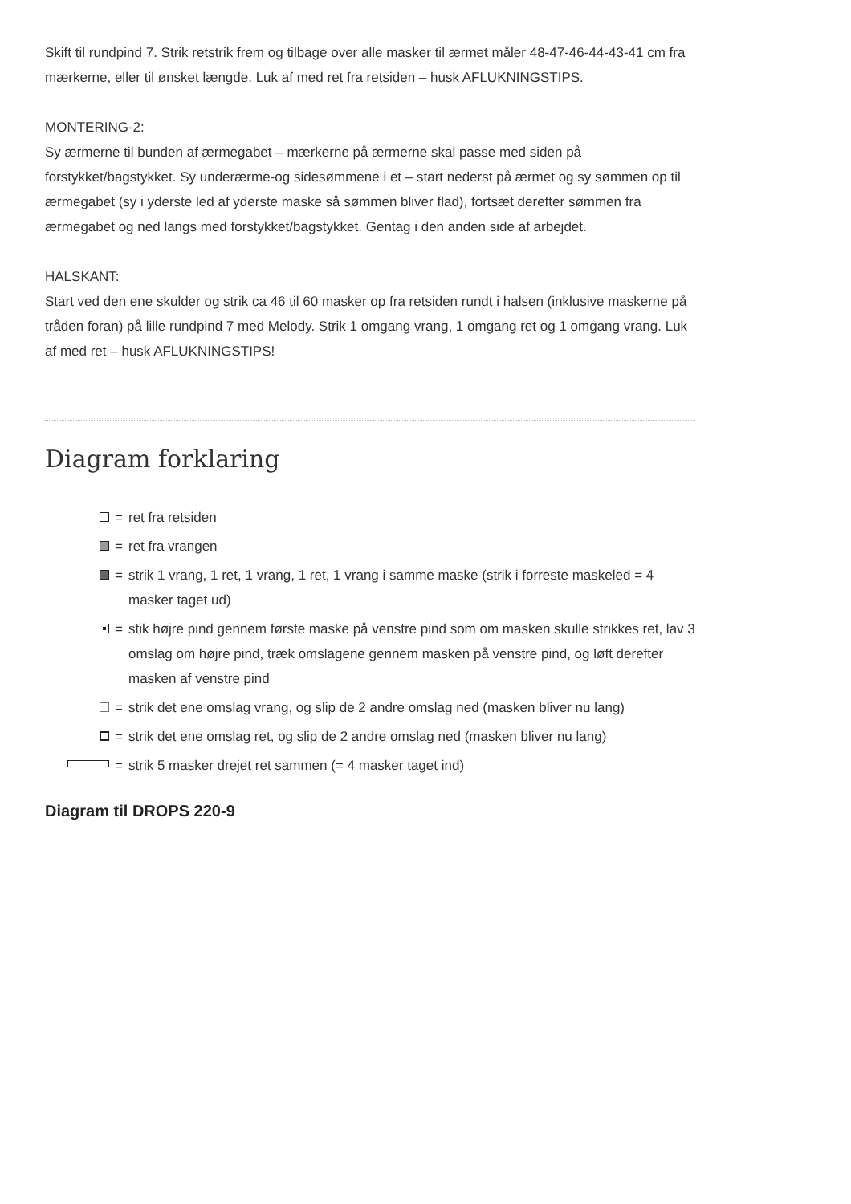Skift til rundpind 7. Strik retstrik frem og tilbage over alle masker til ærmet måler 48-47-46-44-43-41 cm fra mærkerne, eller til ønsket længde. Luk af med ret fra retsiden – husk AFLUKNINGSTIPS.
MONTERING-2:
Sy ærmerne til bunden af ærmegabet – mærkerne på ærmerne skal passe med siden på forstykket/bagstykket. Sy underærme-og sidesømmene i et – start nederst på ærmet og sy sømmen op til ærmegabet (sy i yderste led af yderste maske så sømmen bliver flad), fortsæt derefter sømmen fra ærmegabet og ned langs med forstykket/bagstykket. Gentag i den anden side af arbejdet.
HALSKANT:
Start ved den ene skulder og strik ca 46 til 60 masker op fra retsiden rundt i halsen (inklusive maskerne på tråden foran) på lille rundpind 7 med Melody. Strik 1 omgang vrang, 1 omgang ret og 1 omgang vrang. Luk af med ret – husk AFLUKNINGSTIPS!
Diagram forklaring
= ret fra retsiden
= ret fra vrangen
= strik 1 vrang, 1 ret, 1 vrang, 1 ret, 1 vrang i samme maske (strik i forreste maskeled = 4 masker taget ud)
= stik højre pind gennem første maske på venstre pind som om masken skulle strikkes ret, lav 3 omslag om højre pind, træk omslagene gennem masken på venstre pind, og løft derefter masken af venstre pind
= strik det ene omslag vrang, og slip de 2 andre omslag ned (masken bliver nu lang)
= strik det ene omslag ret, og slip de 2 andre omslag ned (masken bliver nu lang)
= strik 5 masker drejet ret sammen (= 4 masker taget ind)
Diagram til DROPS 220-9